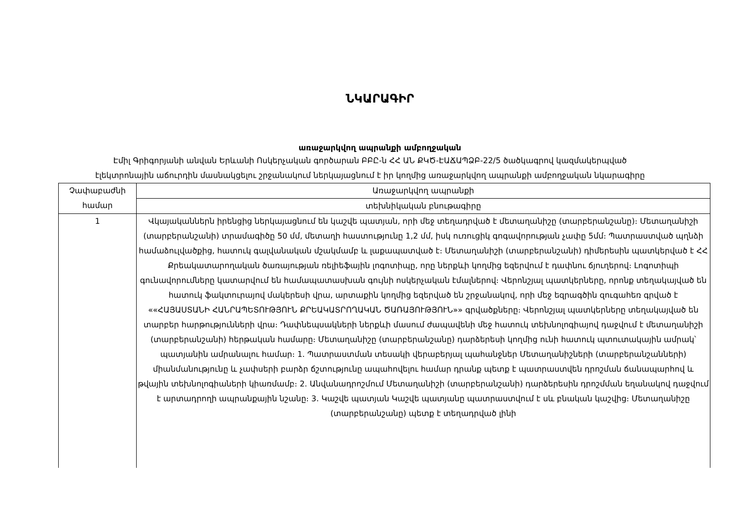ՆԿԱՐԱԳԻՐ
առաջարկվող ապրանքի ամբողջական
Էմիլ Գրիգորյանի անվան Երևանի Ոսկերչական գործարան ԲԲԸ-ն ՀՀ ԱՆ ՔԿԾ-ԷԱՃԱՊՁԲ-22/5 ծածկագրով կազմակերպված
էլեկտրոնային աճուրդին մասնակցելու շրջանակում ներկայացնում է իր կողմից առաջարկվող ապրանքի ամբողջական նկարագիրը
| Չափաբաժնի համար | Առաջարկվող ապրանքի |
| | տեխնիկական բնութագիրը |
| 1 | Վկայականներն իրենցից ներկայացնում են կաշվե պատյան, որի մեջ տեղադրված է մետաղանիշը (տարբերանշանը)։ Մետաղանիշի (տարբերանշանի) տրամագիծը 50 մմ, մետաղի հաստությունը 1,2 մմ, իսկ ուռուցիկ գոգավորության չափը 5մմ։ Պատրաստված պղնձի համաձուլվածքից, հատուկ գալվանական մշակմամբ և լաքապատված է։ Մետաղանիշի (տարբերանշանի) դիմերեսին պատկերված է ՀՀ Քրեակատարողական ծառայության ռելիեֆային լոգոտիպը, որը ներքևի կողմից եզերվում է դափնու ճյուղերով։ Լոգոտիպի գունավորումները կատարվում են համապատասխան գույնի ոսկերչական էմալներով։ Վերոնշյալ պատկերները, որոնք տեղակայված են հատուկ ֆակտուրայով մակերեսի վրա, արտաքին կողմից եզերված են շրջանակով, որի մեջ եզրագծին զուգահեռ գրված է ««ՀԱՅԱՍՏԱՆԻ ՀԱՆՐԱՊԵՏՈՒԹՅՈՒՆ ՔՐԵԱԿԱՏՐՈՂԱԿԱՆ ԾԱՌԱՅՈՒԹՅՈՒՆ»» գրվածքները։ Վերոնշյալ պատկերները տեղակայված են տարբեր հարթությունների վրա։ Դափնեպսակների ներքևի մասում ժապավենի մեջ հատուկ տեխնոլոգիայով դաջվում է մետաղանիշի (տարբերանշանի) հերթական համարը։ Մետաղանիշը (տարբերանշանը) դարձերեսի կողմից ունի հատուկ պտուտակային ամրակ՝ պատյանին ամրանալու համար։ 1. Պատրաստման տեսակի վերաբերյալ պահանջներ Մետաղանիշների (տարբերանշանների) միանմանությունը և չափսերի բարձր ճշտությունը ապահովելու համար դրանք պետք է պատրաստվեն դրոշման ճանապարհով և թվային տեխնոլոգիաների կիառմամբ։ 2. Անվանադրոշմում Մետաղանիշի (տարբերանշանի) դարձերեսին դրոշմման եղանակով դաջվում է արտադրողի ապրանքային նշանը։ 3. Կաշվե պատյան Կաշվե պատյանը պատրաստվում է սև բնական կաշվից։ Մետաղանիշը (տարբերանշանը) պետք է տեղադրված լինի |